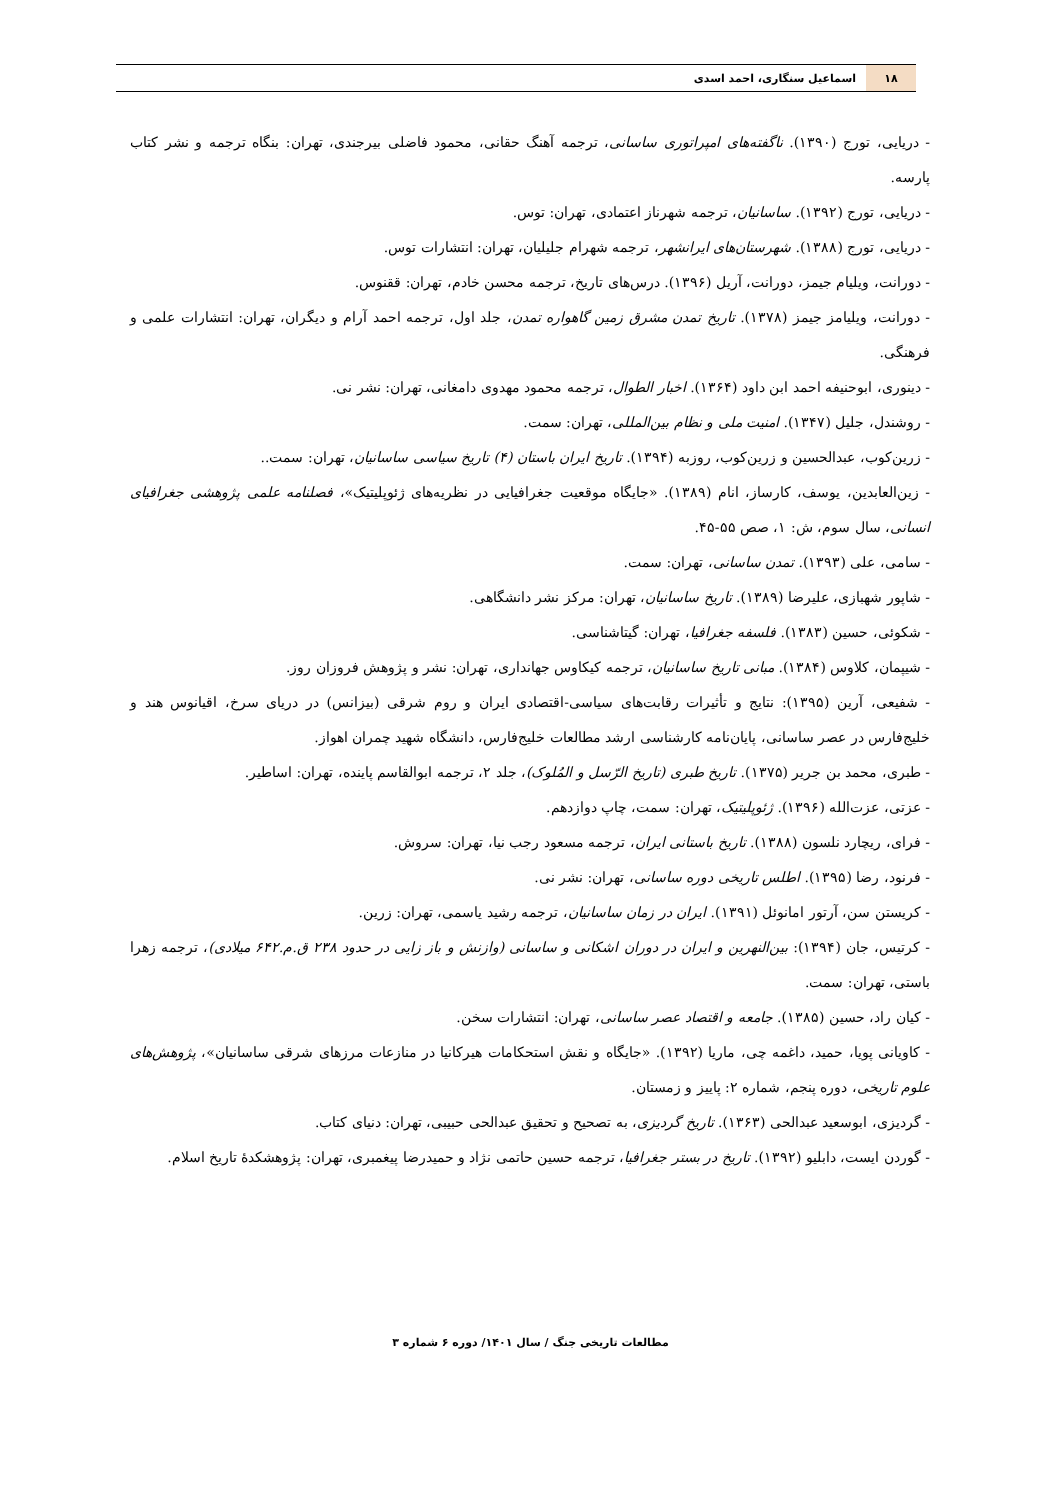۱۸
اسماعیل سنگاری، احمد اسدی
- دریایی، تورج (۱۳۹۰). ناگفته‌های امپراتوری ساسانی، ترجمه آهنگ حقانی، محمود فاضلی بیرجندی، تهران: بنگاه ترجمه و نشر کتاب پارسه.
- دریایی، تورج (۱۳۹۲). ساسانیان، ترجمه شهرناز اعتمادی، تهران: توس.
- دریایی، تورج (۱۳۸۸). شهرستان‌های ایرانشهر، ترجمه شهرام جلیلیان، تهران: انتشارات توس.
- دورانت، ویلیام جیمز، دورانت، آریل (۱۳۹۶). درس‌های تاریخ، ترجمه محسن خادم، تهران: ققنوس.
- دورانت، ویلیامز جیمز (۱۳۷۸). تاریخ تمدن مشرق زمین گاهواره تمدن، جلد اول، ترجمه احمد آرام و دیگران، تهران: انتشارات علمی و فرهنگی.
- دینوری، ابوحنیفه احمد ابن داود (۱۳۶۴). اخبار الطوال، ترجمه محمود مهدوی دامغانی، تهران: نشر نی.
- روشندل، جلیل (۱۳۴۷). امنیت ملی و نظام بین‌المللی، تهران: سمت.
- زرین‌کوب، عبدالحسین و زرین‌کوب، روزبه (۱۳۹۴). تاریخ ایران باستان (۴) تاریخ سیاسی ساسانیان، تهران: سمت..
- زین‌العابدین، یوسف، کارساز، انام (۱۳۸۹). «جایگاه موقعیت جغرافیایی در نظریه‌های ژئوپلیتیک»، فصلنامه علمی پژوهشی جغرافیای انسانی، سال سوم، ش: ۱، صص ۵۵-۴۵.
- سامی، علی (۱۳۹۳). تمدن ساسانی، تهران: سمت.
- شاپور شهبازی، علیرضا (۱۳۸۹). تاریخ ساسانیان، تهران: مرکز نشر دانشگاهی.
- شکوئی، حسین (۱۳۸۳). فلسفه جغرافیا، تهران: گیتاشناسی.
- شیپمان، کلاوس (۱۳۸۴). مبانی تاریخ ساسانیان، ترجمه کیکاوس جهانداری، تهران: نشر و پژوهش فروزان روز.
- شفیعی، آرین (۱۳۹۵): نتایج و تأثیرات رقابت‌های سیاسی-اقتصادی ایران و روم شرقی (بیزانس) در دریای سرخ، اقیانوس هند و خلیج‌فارس در عصر ساسانی، پایان‌نامه کارشناسی ارشد مطالعات خلیج‌فارس، دانشگاه شهید چمران اهواز.
- طبری، محمد بن جریر (۱۳۷۵). تاریخ طبری (تاریخ الرّسل و المُلوک)، جلد ۲، ترجمه ابوالقاسم پاینده، تهران: اساطیر.
- عزتی، عزت‌الله (۱۳۹۶). ژئوپلیتیک، تهران: سمت، چاپ دوازدهم.
- فرای، ریچارد نلسون (۱۳۸۸). تاریخ باستانی ایران، ترجمه مسعود رجب نیا، تهران: سروش.
- فرنود، رضا (۱۳۹۵). اطلس تاریخی دوره ساسانی، تهران: نشر نی.
- کریستن سن، آرتور امانوئل (۱۳۹۱). ایران در زمان ساسانیان، ترجمه رشید یاسمی، تهران: زرین.
- کرتیس، جان (۱۳۹۴): بین‌النهرین و ایران در دوران اشکانی و ساسانی (وازنش و باز زایی در حدود ۲۳۸ ق.م.۶۴۲ میلادی)، ترجمه زهرا باستی، تهران: سمت.
- کیان راد، حسین (۱۳۸۵). جامعه و اقتصاد عصر ساسانی، تهران: انتشارات سخن.
- کاویانی پویا، حمید، داغمه چی، ماریا (۱۳۹۲). «جایگاه و نقش استحکامات هیرکانیا در منازعات مرزهای شرقی ساسانیان»، پژوهش‌های علوم تاریخی، دوره پنجم، شماره ۲: پاییز و زمستان.
- گردیزی، ابوسعید عبدالحی (۱۳۶۳). تاریخ گردیزی، به تصحیح و تحقیق عبدالحی حبیبی، تهران: دنیای کتاب.
- گوردن ایست، دابلیو (۱۳۹۲). تاریخ در بستر جغرافیا، ترجمه حسین حاتمی نژاد و حمیدرضا پیغمبری، تهران: پژوهشکدهٔ تاریخ اسلام.
مطالعات تاریخی جنگ / سال ۱۴۰۱/ دوره ۶ شماره ۳